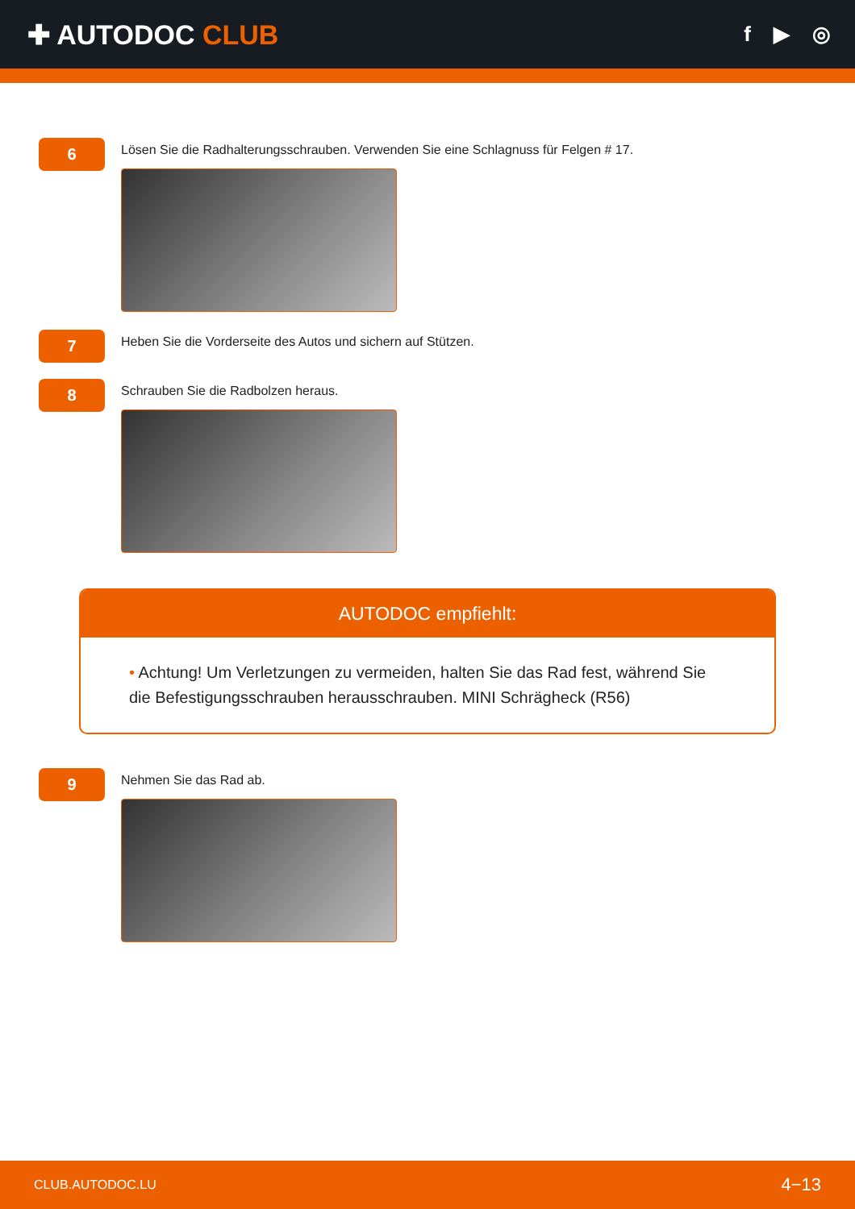✚ AUTODOC CLUB
f ▶ ◎
6
Lösen Sie die Radhalterungsschrauben. Verwenden Sie eine Schlagnuss für Felgen # 17.
7
Heben Sie die Vorderseite des Autos und sichern auf Stützen.
8
Schrauben Sie die Radbolzen heraus.
AUTODOC empfiehlt:
• Achtung! Um Verletzungen zu vermeiden, halten Sie das Rad fest, während Sie die Befestigungsschrauben herausschrauben. MINI Schrägheck (R56)
9
Nehmen Sie das Rad ab.
CLUB.AUTODOC.LU 4−13